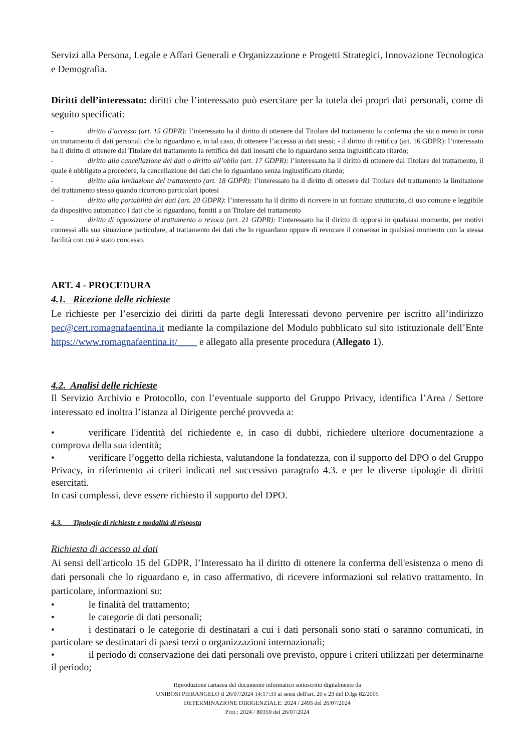Servizi alla Persona, Legale e Affari Generali e Organizzazione e Progetti Strategici, Innovazione Tecnologica e Demografia.
Diritti dell’interessato: diritti che l’interessato può esercitare per la tutela dei propri dati personali, come di seguito specificati:
- diritto d’accesso (art. 15 GDPR): l’interessato ha il diritto di ottenere dal Titolare del trattamento la conferma che sia o meno in corso un trattamento di dati personali che lo riguardano e, in tal caso, di ottenere l’accesso ai dati stessi; - il diritto di rettifica (art. 16 GDPR): l’interessato ha il diritto di ottenere dal Titolare del trattamento la rettifica dei dati inesatti che lo riguardano senza ingiustificato ritardo;
- diritto alla cancellazione dei dati o diritto all’oblio (art. 17 GDPR): l’interessato ha il diritto di ottenere dal Titolare del trattamento, il quale è obbligato a procedere, la cancellazione dei dati che lo riguardano senza ingiustificato ritardo;
- diritto alla limitazione del trattamento (art. 18 GDPR): l’interessato ha il diritto di ottenere dal Titolare del trattamento la limitazione del trattamento stesso quando ricorrono particolari ipotesi
- diritto alla portabilità dei dati (art. 20 GDPR): l’interessato ha il diritto di ricevere in un formato strutturato, di uso comune e leggibile da dispositivo automatico i dati che lo riguardano, forniti a un Titolare del trattamento
- diritto di opposizione al trattamento o revoca (art. 21 GDPR): l’interessato ha il diritto di opporsi in qualsiasi momento, per motivi connessi alla sua situazione particolare, al trattamento dei dati che lo riguardano oppure di revocare il consenso in qualsiasi momento con la stessa facilità con cui è stato concesso.
ART. 4 - PROCEDURA
4.1. Ricezione delle richieste
Le richieste per l’esercizio dei diritti da parte degli Interessati devono pervenire per iscritto all’indirizzo pec@cert.romagnafaentina.it mediante la compilazione del Modulo pubblicato sul sito istituzionale dell’Ente https://www.romagnafaentina.it/____ e allegato alla presente procedura (Allegato 1).
4.2. Analisi delle richieste
Il Servizio Archivio e Protocollo, con l’eventuale supporto del Gruppo Privacy, identifica l’Area / Settore interessato ed inoltra l’istanza al Dirigente perché provveda a:
• verificare l'identità del richiedente e, in caso di dubbi, richiedere ulteriore documentazione a comprova della sua identità;
• verificare l’oggetto della richiesta, valutandone la fondatezza, con il supporto del DPO o del Gruppo Privacy, in riferimento ai criteri indicati nel successivo paragrafo 4.3. e per le diverse tipologie di diritti esercitati.
In casi complessi, deve essere richiesto il supporto del DPO.
4.3. Tipologie di richieste e modalità di risposta
Richiesta di accesso ai dati
Ai sensi dell'articolo 15 del GDPR, l’Interessato ha il diritto di ottenere la conferma dell'esistenza o meno di dati personali che lo riguardano e, in caso affermativo, di ricevere informazioni sul relativo trattamento. In particolare, informazioni su:
• le finalità del trattamento;
• le categorie di dati personali;
• i destinatari o le categorie di destinatari a cui i dati personali sono stati o saranno comunicati, in particolare se destinatari di paesi terzi o organizzazioni internazionali;
• il periodo di conservazione dei dati personali ove previsto, oppure i criteri utilizzati per determinarne il periodo;
Riproduzione cartacea del documento informatico sottoscritto digitalmente da
UNIBOSI PIERANGELO il 26/07/2024 14:17:33 ai sensi dell'art. 20 e 23 del D.lgs 82/2005
DETERMINAZIONE DIRIGENZIALE: 2024 / 2493 del 26/07/2024
Prot.: 2024 / 80359 del 26/07/2024